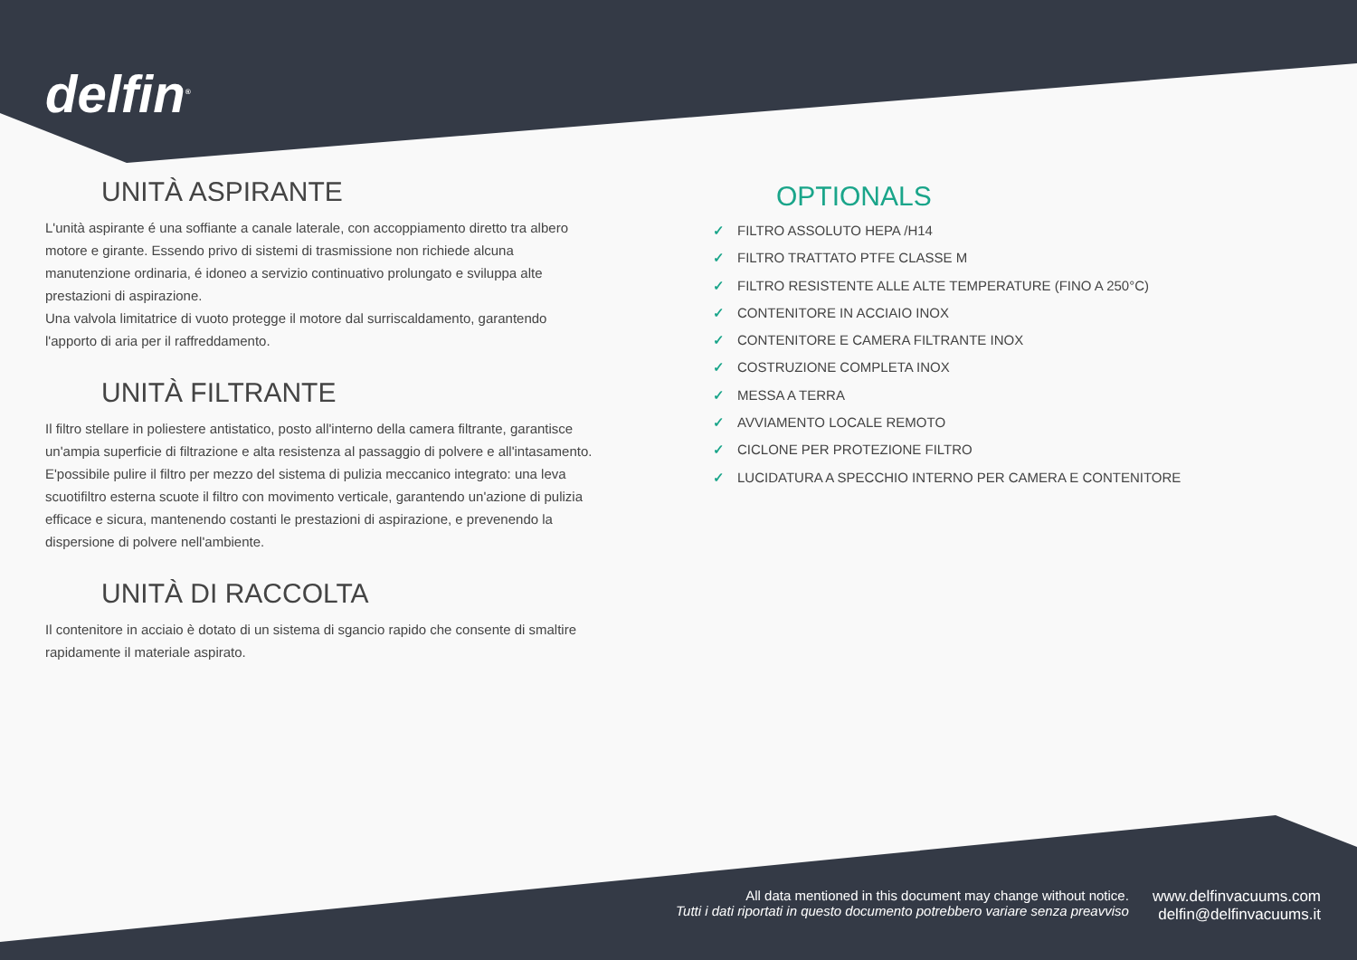delfin<sup>®</sup>
UNITÀ ASPIRANTE
L'unità aspirante é una soffiante a canale laterale, con accoppiamento diretto tra albero motore e girante. Essendo privo di sistemi di trasmissione non richiede alcuna manutenzione ordinaria, é idoneo a servizio continuativo prolungato e sviluppa alte prestazioni di aspirazione.
Una valvola limitatrice di vuoto protegge il motore dal surriscaldamento, garantendo l'apporto di aria per il raffreddamento.
UNITÀ FILTRANTE
Il filtro stellare in poliestere antistatico, posto all'interno della camera filtrante, garantisce un'ampia superficie di filtrazione e alta resistenza al passaggio di polvere e all'intasamento. E'possibile pulire il filtro per mezzo del sistema di pulizia meccanico integrato: una leva scuotifiltro esterna scuote il filtro con movimento verticale, garantendo un'azione di pulizia efficace e sicura, mantenendo costanti le prestazioni di aspirazione, e prevenendo la dispersione di polvere nell'ambiente.
UNITÀ DI RACCOLTA
Il contenitore in acciaio è dotato di un sistema di sgancio rapido che consente di smaltire rapidamente il materiale aspirato.
OPTIONALS
✓ FILTRO ASSOLUTO HEPA /H14
✓ FILTRO TRATTATO PTFE CLASSE M
✓ FILTRO RESISTENTE ALLE ALTE TEMPERATURE (FINO A 250°C)
✓ CONTENITORE IN ACCIAIO INOX
✓ CONTENITORE E CAMERA FILTRANTE INOX
✓ COSTRUZIONE COMPLETA INOX
✓ MESSA A TERRA
✓ AVVIAMENTO LOCALE REMOTO
✓ CICLONE PER PROTEZIONE FILTRO
✓ LUCIDATURA A SPECCHIO INTERNO PER CAMERA E CONTENITORE
All data mentioned in this document may change without notice.
Tutti i dati riportati in questo documento potrebbero variare senza preavviso
www.delfinvacuums.com
delfin@delfinvacuums.it